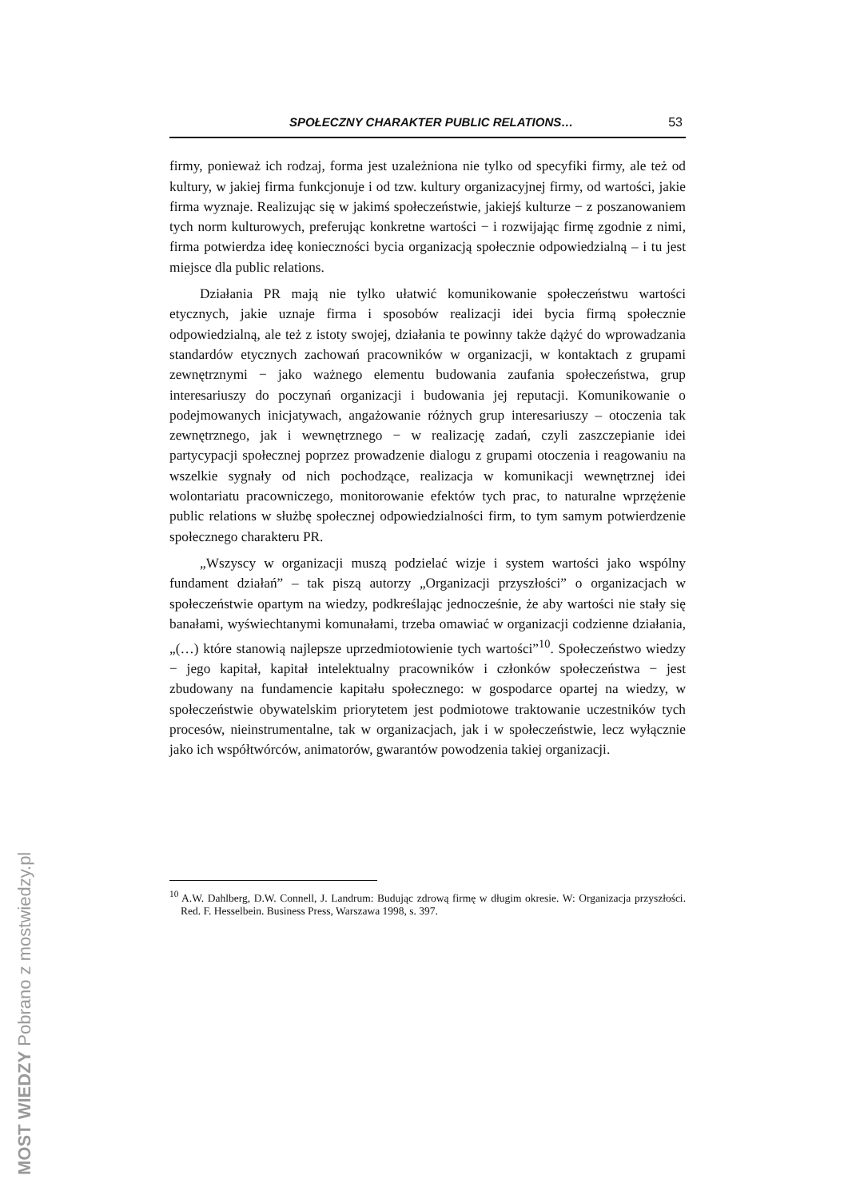SPOŁECZNY CHARAKTER PUBLIC RELATIONS… 53
firmy, ponieważ ich rodzaj, forma jest uzależniona nie tylko od specyfiki firmy, ale też od kultury, w jakiej firma funkcjonuje i od tzw. kultury organizacyjnej firmy, od wartości, jakie firma wyznaje. Realizując się w jakimś społeczeństwie, jakiejś kulturze − z poszanowaniem tych norm kulturowych, preferując konkretne wartości − i rozwijając firmę zgodnie z nimi, firma potwierdza ideę konieczności bycia organizacją społecznie odpowiedzialną – i tu jest miejsce dla public relations.
Działania PR mają nie tylko ułatwić komunikowanie społeczeństwu wartości etycznych, jakie uznaje firma i sposobów realizacji idei bycia firmą społecznie odpowiedzialną, ale też z istoty swojej, działania te powinny także dążyć do wprowadzania standardów etycznych zachowań pracowników w organizacji, w kontaktach z grupami zewnętrznymi − jako ważnego elementu budowania zaufania społeczeństwa, grup interesariuszy do poczynań organizacji i budowania jej reputacji. Komunikowanie o podejmowanych inicjatywach, angażowanie różnych grup interesariuszy – otoczenia tak zewnętrznego, jak i wewnętrznego − w realizację zadań, czyli zaszczepianie idei partycypacji społecznej poprzez prowadzenie dialogu z grupami otoczenia i reagowaniu na wszelkie sygnały od nich pochodzące, realizacja w komunikacji wewnętrznej idei wolontariatu pracowniczego, monitorowanie efektów tych prac, to naturalne wprzężenie public relations w służbę społecznej odpowiedzialności firm, to tym samym potwierdzenie społecznego charakteru PR.
„Wszyscy w organizacji muszą podzielać wizje i system wartości jako wspólny fundament działań” – tak piszą autorzy „Organizacji przyszłości” o organizacjach w społeczeństwie opartym na wiedzy, podkreślając jednocześnie, że aby wartości nie stały się banałami, wyświechtanymi komunałami, trzeba omawiać w organizacji codzienne działania, „(…) które stanowią najlepsze uprzedmiotowienie tych wartości”<sup>10</sup>. Społeczeństwo wiedzy − jego kapitał, kapitał intelektualny pracowników i członków społeczeństwa − jest zbudowany na fundamencie kapitału społecznego: w gospodarce opartej na wiedzy, w społeczeństwie obywatelskim priorytetem jest podmiotowe traktowanie uczestników tych procesów, nieinstrumentalne, tak w organizacjach, jak i w społeczeństwie, lecz wyłącznie jako ich współtwórców, animatorów, gwarantów powodzenia takiej organizacji.
<sup>10</sup> A.W. Dahlberg, D.W. Connell, J. Landrum: Budując zdrową firmę w długim okresie. W: Organizacja przyszłości. Red. F. Hesselbein. Business Press, Warszawa 1998, s. 397.
MOST WIEDZY Pobrano z mostwiedzy.pl